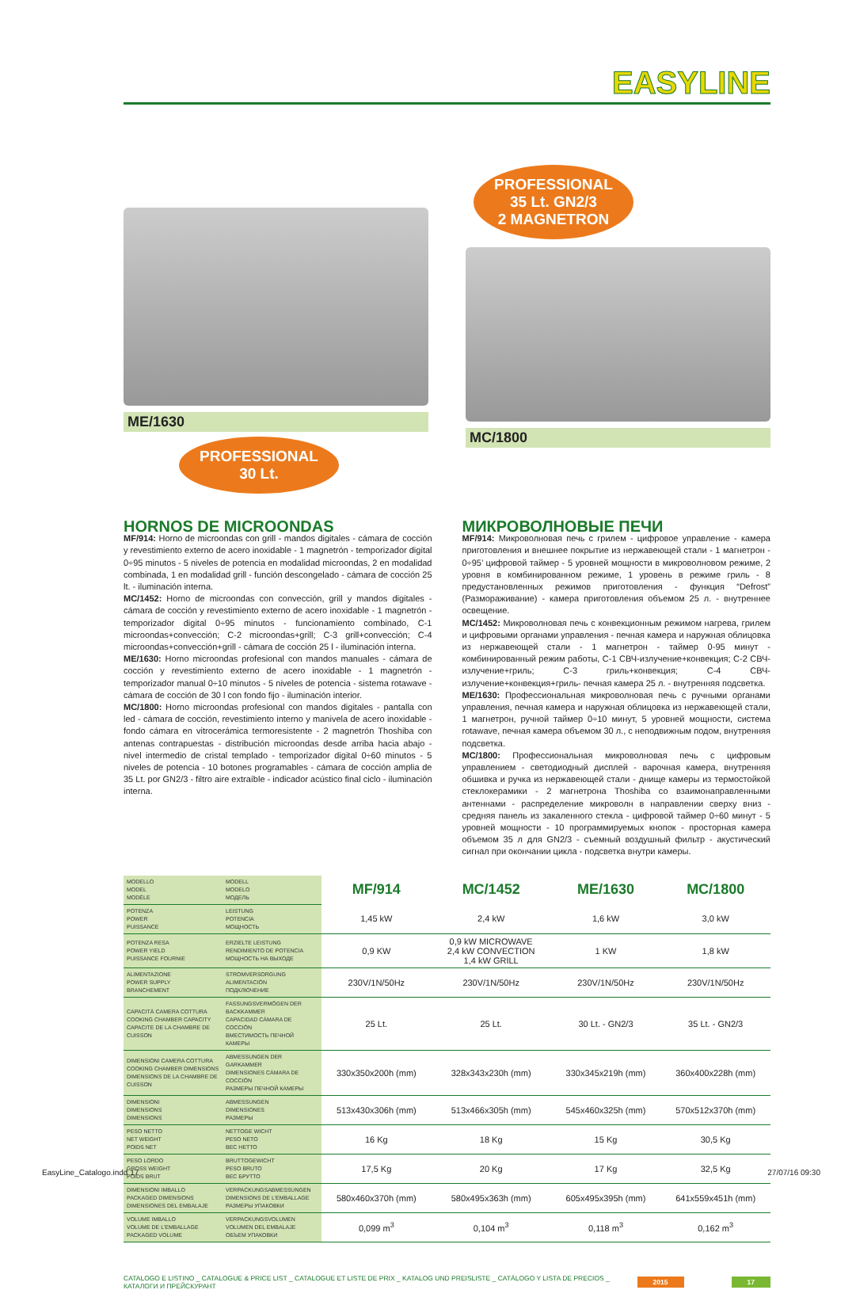EASYLINE
ME/1630
PROFESSIONAL
30 Lt.
PROFESSIONAL
35 Lt. GN2/3
2 MAGNETRON
MC/1800
HORNOS DE MICROONDAS
MF/914: Horno de microondas con grill - mandos digitales - cámara de cocción y revestimiento externo de acero inoxidable - 1 magnetrón - temporizador digital 0÷95 minutos - 5 niveles de potencia en modalidad microondas, 2 en modalidad combinada, 1 en modalidad grill - función descongelado - cámara de cocción 25 lt. - iluminación interna.
MC/1452: Horno de microondas con convección, grill y mandos digitales - cámara de cocción y revestimiento externo de acero inoxidable - 1 magnetrón - temporizador digital 0÷95 minutos - funcionamiento combinado, C-1 microondas+convección; C-2 microondas+grill; C-3 grill+convección; C-4 microondas+convección+grill - cámara de cocción 25 l - iluminación interna.
ME/1630: Horno microondas profesional con mandos manuales - cámara de cocción y revestimiento externo de acero inoxidable - 1 magnetrón - temporizador manual 0÷10 minutos - 5 niveles de potencia - sistema rotawave - cámara de cocción de 30 l con fondo fijo - iluminación interior.
MC/1800: Horno microondas profesional con mandos digitales - pantalla con led - cámara de cocción, revestimiento interno y manivela de acero inoxidable - fondo cámara en vitrocerámica termoresistente - 2 magnetrón Thoshiba con antenas contrapuestas - distribución microondas desde arriba hacia abajo - nivel intermedio de cristal templado - temporizador digital 0÷60 minutos - 5 niveles de potencia - 10 botones programables - cámara de cocción amplia de 35 Lt. por GN2/3 - filtro aire extraíble - indicador acústico final ciclo - iluminación interna.
МИКРОВОЛНОВЫЕ ПЕЧИ
MF/914: Микроволновая печь с грилем - цифровое управление - камера приготовления и внешнее покрытие из нержавеющей стали - 1 магнетрон - 0÷95’ цифровой таймер - 5 уровней мощности в микроволновом режиме, 2 уровня в комбинированном режиме, 1 уровень в режиме гриль - 8 предустановленных режимов приготовления - функция “Defrost” (Размораживание) - камера приготовления объемом 25 л. - внутреннее освещение.
MC/1452: Микроволновая печь с конвекционным режимом нагрева, грилем и цифровыми органами управления - печная камера и наружная облицовка из нержавеющей стали - 1 магнетрон - таймер 0-95 минут - комбинированный режим работы, C-1 СВЧ-излучение+конвекция; C-2 СВЧ-излучение+гриль; C-3 гриль+конвекция; C-4 СВЧ-излучение+конвекция+гриль- печная камера 25 л. - внутренняя подсветка.
ME/1630: Профессиональная микроволновая печь с ручными органами управления, печная камера и наружная облицовка из нержавеющей стали, 1 магнетрон, ручной таймер 0÷10 минут, 5 уровней мощности, система rotawave, печная камера объемом 30 л., с неподвижным подом, внутренняя подсветка.
MC/1800: Профессиональная микроволновая печь с цифровым управлением - светодиодный дисплей - варочная камера, внутренняя обшивка и ручка из нержавеющей стали - днище камеры из термостойкой стеклокерамики - 2 магнетрона Thoshiba со взаимонаправленными антеннами - распределение микроволн в направлении сверху вниз - средняя панель из закаленного стекла - цифровой таймер 0÷60 минут - 5 уровней мощности - 10 программируемых кнопок - просторная камера объемом 35 л для GN2/3 - съемный воздушный фильтр - акустический сигнал при окончании цикла - подсветка внутри камеры.
| MODELLO MODEL MODÈLE | MODELL MODELO МОДЕЛЬ | MF/914 | MC/1452 | ME/1630 | MC/1800 |
| POTENZA POWER PUISSANCE | LEISTUNG POTENCIA МОЩНОСТЬ | 1,45 kW | 2,4 kW | 1,6 kW | 3,0 kW |
| POTENZA RESA POWER YIELD PUISSANCE FOURNIE | ERZIELTE LEISTUNG RENDIMIENTO DE POTENCIA МОЩНОСТЬ НА ВЫХОДЕ | 0,9 KW | 0,9 kW MICROWAVE 2,4 kW CONVECTION 1,4 kW GRILL | 1 KW | 1,8 kW |
| ALIMENTAZIONE POWER SUPPLY BRANCHEMENT | STROMVERSORGUNG ALIMENTACIÓN ПОДКЛЮЧЕНИЕ | 230V/1N/50Hz | 230V/1N/50Hz | 230V/1N/50Hz | 230V/1N/50Hz |
| CAPACITÀ CAMERA COTTURA COOKING CHAMBER CAPACITY CAPACITE DE LA CHAMBRE DE CUISSON | FASSUNGSVERMÖGEN DER BACKKAMMER CAPACIDAD CÁMARA DE COCCIÓN ВМЕСТИМОСТЬ ПЕЧНОЙ КАМЕРЫ | 25 Lt. | 25 Lt. | 30 Lt. - GN2/3 | 35 Lt. - GN2/3 |
| DIMENSIONI CAMERA COTTURA COOKING CHAMBER DIMENSIONS DIMENSIONS DE LA CHAMBRE DE CUISSON | ABMESSUNGEN DER GARKAMMER DIMENSIONES CÁMARA DE COCCIÓN РАЗМЕРЫ ПЕЧНОЙ КАМЕРЫ | 330x350x200h (mm) | 328x343x230h (mm) | 330x345x219h (mm) | 360x400x228h (mm) |
| DIMENSIONI DIMENSIONS DIMENSIONS | ABMESSUNGEN DIMENSIONES РАЗМЕРЫ | 513x430x306h (mm) | 513x466x305h (mm) | 545x460x325h (mm) | 570x512x370h (mm) |
| PESO NETTO NET WEIGHT POIDS NET | NETTOGE WICHT PESO NETO ВЕС НЕТТО | 16 Kg | 18 Kg | 15 Kg | 30,5 Kg |
| PESO LORDO GROSS WEIGHT POIDS BRUT | BRUTTOGEWICHT PESO BRUTO ВЕС БРУТТО | 17,5 Kg | 20 Kg | 17 Kg | 32,5 Kg |
| DIMENSIONI IMBALLO PACKAGED DIMENSIONS DIMENSIONES DEL EMBALAJE | VERPACKUNGSABMESSUNGEN DIMENSIONS DE L’EMBALLAGE РАЗМЕРЫ УПАКОВКИ | 580x460x370h (mm) | 580x495x363h (mm) | 605x495x395h (mm) | 641x559x451h (mm) |
| VOLUME IMBALLO VOLUME DE L’EMBALLAGE PACKAGED VOLUME | VERPACKUNGSVOLUMEN VOLUMEN DEL EMBALAJE ОБЪЕМ УПАКОВКИ | 0,099 m<sup>3</sup> | 0,104 m<sup>3</sup> | 0,118 m<sup>3</sup> | 0,162 m<sup>3</sup> |
CATALOGO E LISTINO _ CATALOGUE & PRICE LIST _ CATALOGUE ET LISTE DE PRIX _ KATALOG UND PREISLISTE _ CATÁLOGO Y LISTA DE PRECIOS _ КАТАЛОГИ И ПРЕЙСКУРАНТ 2015 17
EasyLine_Catalogo.indd 17 27/07/16 09:30